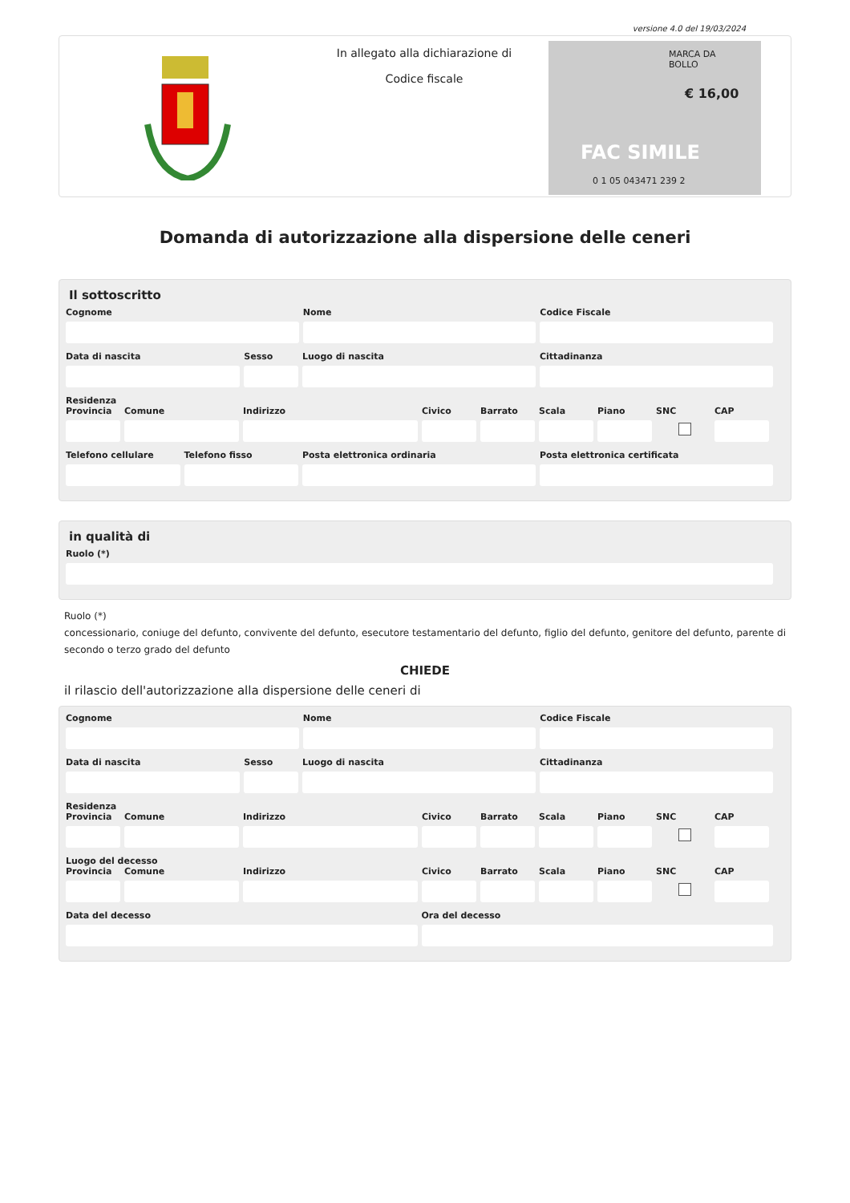versione 4.0 del 19/03/2024
In allegato alla dichiarazione di
Codice fiscale
MARCA DA BOLLO
€ 16,00
FAC SIMILE
0 1 05 043471 239 2
Domanda di autorizzazione alla dispersione delle ceneri
Il sottoscritto
Cognome Nome Codice Fiscale
Data di nascita Sesso Luogo di nascita Cittadinanza
Residenza
Provincia Comune Indirizzo Civico Barrato Scala Piano SNC CAP
Telefono cellulare Telefono fisso Posta elettronica ordinaria Posta elettronica certificata
in qualità di
Ruolo (*)
Ruolo (*)
concessionario, coniuge del defunto, convivente del defunto, esecutore testamentario del defunto, figlio del defunto, genitore del defunto, parente di secondo o terzo grado del defunto
CHIEDE
il rilascio dell'autorizzazione alla dispersione delle ceneri di
Cognome Nome Codice Fiscale
Data di nascita Sesso Luogo di nascita Cittadinanza
Residenza
Provincia Comune Indirizzo Civico Barrato Scala Piano SNC CAP
Luogo del decesso
Provincia Comune Indirizzo Civico Barrato Scala Piano SNC CAP
Data del decesso Ora del decesso